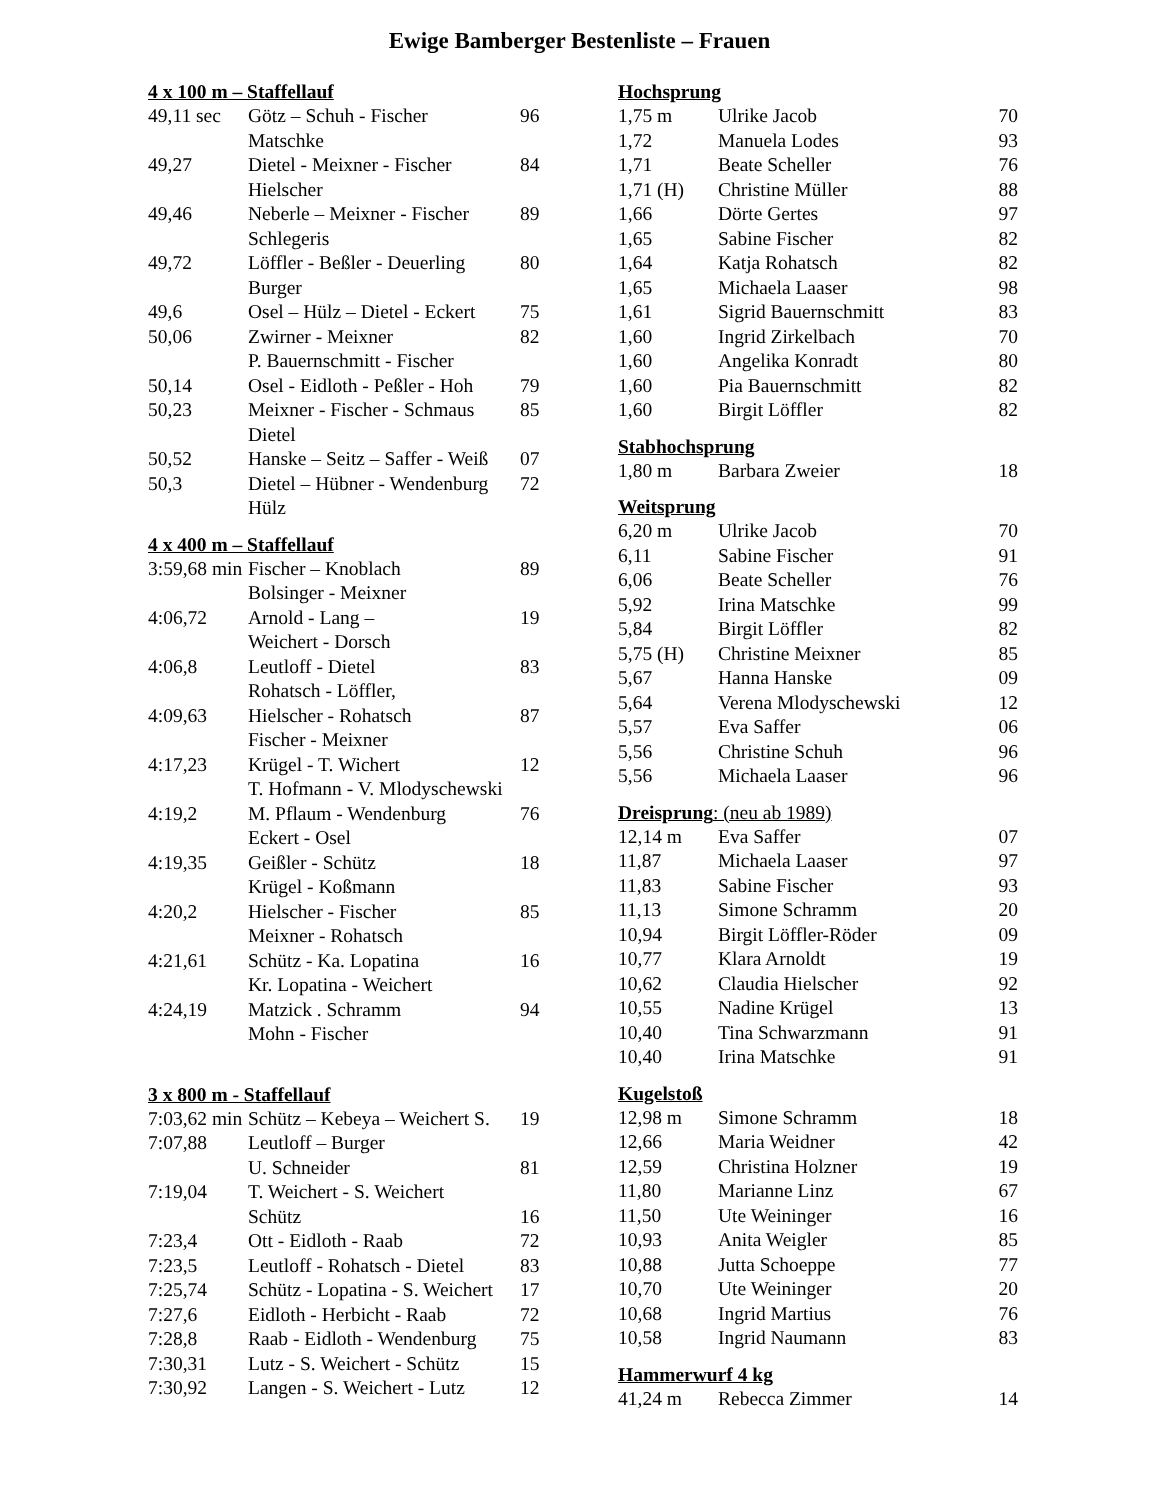Ewige Bamberger Bestenliste – Frauen
4 x 100 m – Staffellauf
| 49,11 sec | Götz – Schuh - Fischer | 96 |
| | Matschke | |
| 49,27 | Dietel - Meixner - Fischer | 84 |
| | Hielscher | |
| 49,46 | Neberle – Meixner - Fischer | 89 |
| | Schlegeris | |
| 49,72 | Löffler - Beßler - Deuerling | 80 |
| | Burger | |
| 49,6 | Osel – Hülz – Dietel - Eckert | 75 |
| 50,06 | Zwirner - Meixner | 82 |
| | P. Bauernschmitt - Fischer | |
| 50,14 | Osel - Eidloth - Peßler - Hoh | 79 |
| 50,23 | Meixner - Fischer - Schmaus | 85 |
| | Dietel | |
| 50,52 | Hanske – Seitz – Saffer - Weiß | 07 |
| 50,3 | Dietel – Hübner - Wendenburg | 72 |
| | Hülz | |
4 x 400 m – Staffellauf
| 3:59,68 min | Fischer – Knoblach | 89 |
| | Bolsinger - Meixner | |
| 4:06,72 | Arnold - Lang – | 19 |
| | Weichert - Dorsch | |
| 4:06,8 | Leutloff - Dietel | 83 |
| | Rohatsch - Löffler, | |
| 4:09,63 | Hielscher - Rohatsch | 87 |
| | Fischer - Meixner | |
| 4:17,23 | Krügel - T. Wichert | 12 |
| | T. Hofmann - V. Mlodyschewski | |
| 4:19,2 | M. Pflaum - Wendenburg | 76 |
| | Eckert - Osel | |
| 4:19,35 | Geißler - Schütz | 18 |
| | Krügel - Koßmann | |
| 4:20,2 | Hielscher - Fischer | 85 |
| | Meixner - Rohatsch | |
| 4:21,61 | Schütz - Ka. Lopatina | 16 |
| | Kr. Lopatina - Weichert | |
| 4:24,19 | Matzick . Schramm | 94 |
| | Mohn - Fischer | |
3 x 800 m - Staffellauf
| 7:03,62 min | Schütz – Kebeya – Weichert S. | 19 |
| 7:07,88 | Leutloff – Burger | |
| | U. Schneider | 81 |
| 7:19,04 | T. Weichert - S. Weichert | |
| | Schütz | 16 |
| 7:23,4 | Ott - Eidloth - Raab | 72 |
| 7:23,5 | Leutloff - Rohatsch - Dietel | 83 |
| 7:25,74 | Schütz - Lopatina - S. Weichert | 17 |
| 7:27,6 | Eidloth - Herbicht - Raab | 72 |
| 7:28,8 | Raab - Eidloth - Wendenburg | 75 |
| 7:30,31 | Lutz - S. Weichert - Schütz | 15 |
| 7:30,92 | Langen - S. Weichert - Lutz | 12 |
Hochsprung
| 1,75 m | Ulrike Jacob | 70 |
| 1,72 | Manuela Lodes | 93 |
| 1,71 | Beate Scheller | 76 |
| 1,71 (H) | Christine Müller | 88 |
| 1,66 | Dörte Gertes | 97 |
| 1,65 | Sabine Fischer | 82 |
| 1,64 | Katja Rohatsch | 82 |
| 1,65 | Michaela Laaser | 98 |
| 1,61 | Sigrid Bauernschmitt | 83 |
| 1,60 | Ingrid Zirkelbach | 70 |
| 1,60 | Angelika Konradt | 80 |
| 1,60 | Pia Bauernschmitt | 82 |
| 1,60 | Birgit Löffler | 82 |
Stabhochsprung
| 1,80 m | Barbara Zweier | 18 |
Weitsprung
| 6,20 m | Ulrike Jacob | 70 |
| 6,11 | Sabine Fischer | 91 |
| 6,06 | Beate Scheller | 76 |
| 5,92 | Irina Matschke | 99 |
| 5,84 | Birgit Löffler | 82 |
| 5,75 (H) | Christine Meixner | 85 |
| 5,67 | Hanna Hanske | 09 |
| 5,64 | Verena Mlodyschewski | 12 |
| 5,57 | Eva Saffer | 06 |
| 5,56 | Christine Schuh | 96 |
| 5,56 | Michaela Laaser | 96 |
Dreisprung: (neu ab 1989)
| 12,14 m | Eva Saffer | 07 |
| 11,87 | Michaela Laaser | 97 |
| 11,83 | Sabine Fischer | 93 |
| 11,13 | Simone Schramm | 20 |
| 10,94 | Birgit Löffler-Röder | 09 |
| 10,77 | Klara Arnoldt | 19 |
| 10,62 | Claudia Hielscher | 92 |
| 10,55 | Nadine Krügel | 13 |
| 10,40 | Tina Schwarzmann | 91 |
| 10,40 | Irina Matschke | 91 |
Kugelstoß
| 12,98 m | Simone Schramm | 18 |
| 12,66 | Maria Weidner | 42 |
| 12,59 | Christina Holzner | 19 |
| 11,80 | Marianne Linz | 67 |
| 11,50 | Ute Weininger | 16 |
| 10,93 | Anita Weigler | 85 |
| 10,88 | Jutta Schoeppe | 77 |
| 10,70 | Ute Weininger | 20 |
| 10,68 | Ingrid Martius | 76 |
| 10,58 | Ingrid Naumann | 83 |
Hammerwurf 4 kg
| 41,24 m | Rebecca Zimmer | 14 |